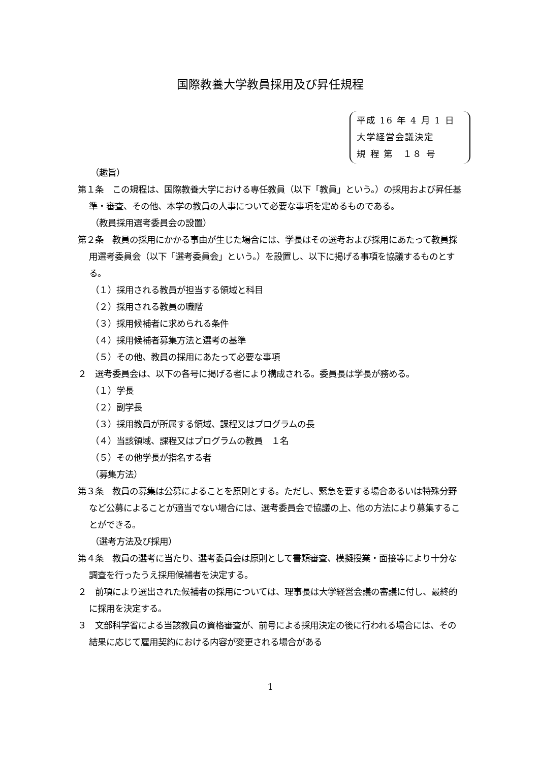国際教養大学教員採用及び昇任規程
平成 16 年 4 月 1 日
大学経営会議決定
規 程 第　１８ 号
（趣旨）
第１条　この規程は、国際教養大学における専任教員（以下「教員」という。）の採用および昇任基準・審査、その他、本学の教員の人事について必要な事項を定めるものである。
（教員採用選考委員会の設置）
第２条　教員の採用にかかる事由が生じた場合には、学長はその選考および採用にあたって教員採用選考委員会（以下「選考委員会」という。）を設置し、以下に掲げる事項を協議するものとする。
（１）採用される教員が担当する領域と科目
（２）採用される教員の職階
（３）採用候補者に求められる条件
（４）採用候補者募集方法と選考の基準
（５）その他、教員の採用にあたって必要な事項
２　選考委員会は、以下の各号に掲げる者により構成される。委員長は学長が務める。
（１）学長
（２）副学長
（３）採用教員が所属する領域、課程又はプログラムの長
（４）当該領域、課程又はプログラムの教員　１名
（５）その他学長が指名する者
（募集方法）
第３条　教員の募集は公募によることを原則とする。ただし、緊急を要する場合あるいは特殊分野など公募によることが適当でない場合には、選考委員会で協議の上、他の方法により募集することができる。
（選考方法及び採用）
第４条　教員の選考に当たり、選考委員会は原則として書類審査、模擬授業・面接等により十分な調査を行ったうえ採用候補者を決定する。
２　前項により選出された候補者の採用については、理事長は大学経営会議の審議に付し、最終的に採用を決定する。
３　文部科学省による当該教員の資格審査が、前号による採用決定の後に行われる場合には、その結果に応じて雇用契約における内容が変更される場合がある
1